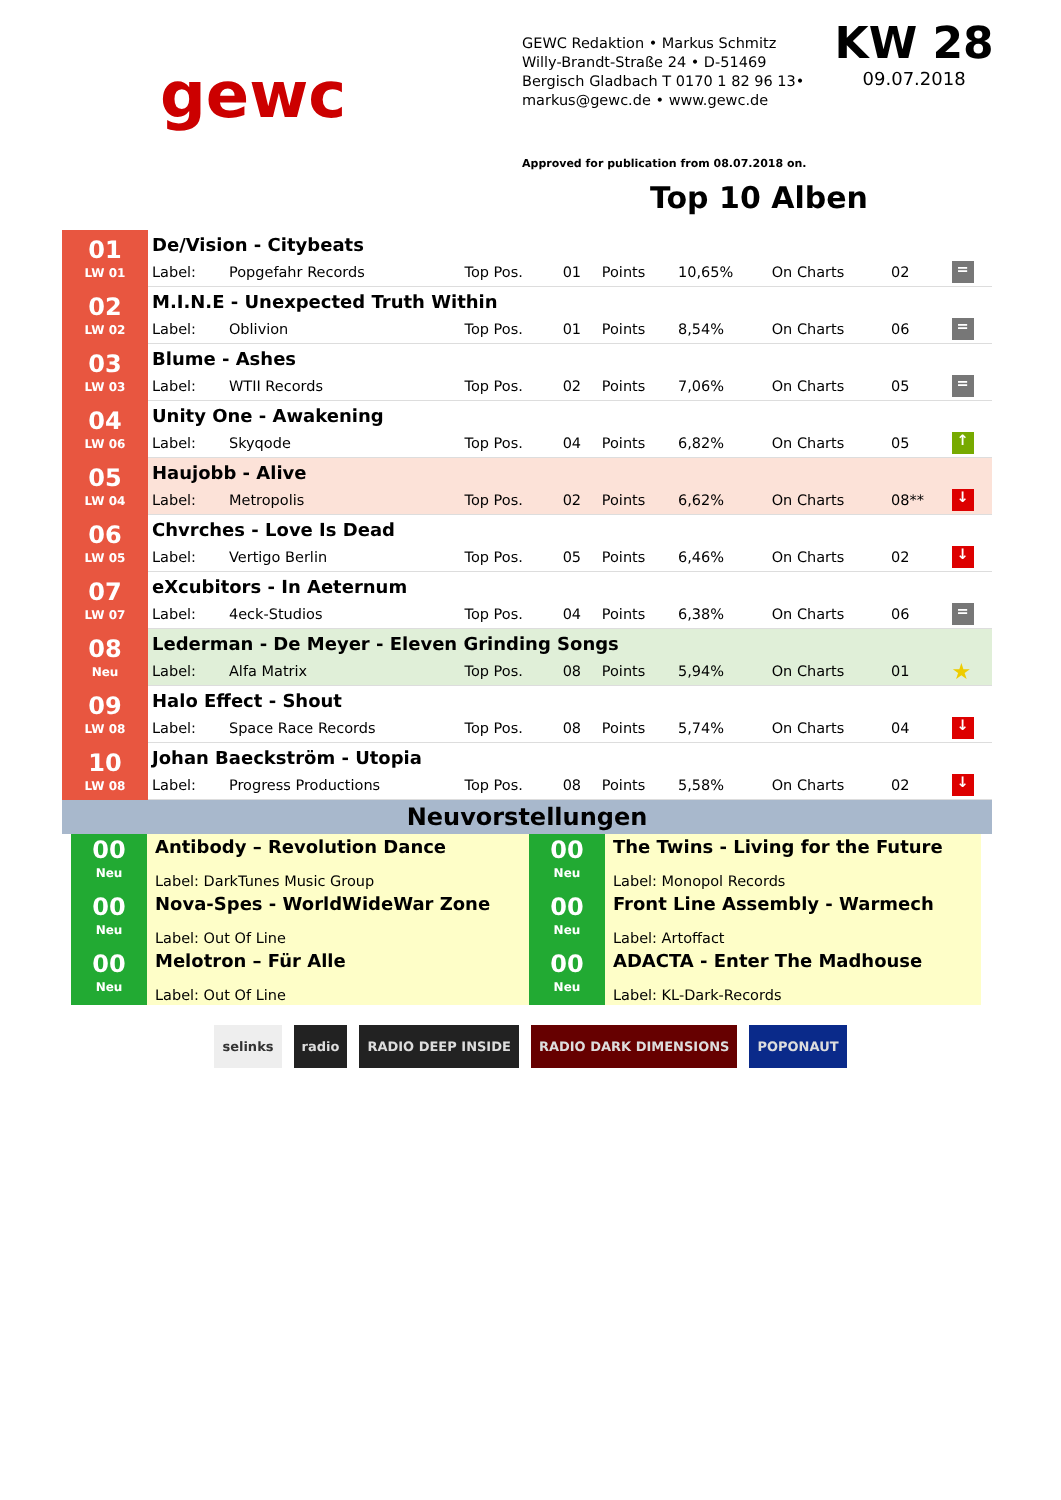gewc
GEWC Redaktion • Markus Schmitz
Willy-Brandt-Straße 24 • D-51469
Bergisch Gladbach T 0170 1 82 96 13•
markus@gewc.de • www.gewc.de
Approved for publication from 08.07.2018 on.
KW 28
09.07.2018
Top 10 Alben
| 01 LW 01 | De/Vision - Citybeats | | | | | | | | |
| | Label: | Popgefahr Records | Top Pos. | 01 | Points | 10,65% | On Charts | 02 | = |
| 02 LW 02 | M.I.N.E - Unexpected Truth Within | | | | | | | | |
| | Label: | Oblivion | Top Pos. | 01 | Points | 8,54% | On Charts | 06 | = |
| 03 LW 03 | Blume - Ashes | | | | | | | | |
| | Label: | WTII Records | Top Pos. | 02 | Points | 7,06% | On Charts | 05 | = |
| 04 LW 06 | Unity One - Awakening | | | | | | | | |
| | Label: | Skyqode | Top Pos. | 04 | Points | 6,82% | On Charts | 05 | ↑ |
| 05 LW 04 | Haujobb - Alive | | | | | | | | |
| | Label: | Metropolis | Top Pos. | 02 | Points | 6,62% | On Charts | 08** | ↓ |
| 06 LW 05 | Chvrches - Love Is Dead | | | | | | | | |
| | Label: | Vertigo Berlin | Top Pos. | 05 | Points | 6,46% | On Charts | 02 | ↓ |
| 07 LW 07 | eXcubitors - In Aeternum | | | | | | | | |
| | Label: | 4eck-Studios | Top Pos. | 04 | Points | 6,38% | On Charts | 06 | = |
| 08 Neu | Lederman - De Meyer - Eleven Grinding Songs | | | | | | | | |
| | Label: | Alfa Matrix | Top Pos. | 08 | Points | 5,94% | On Charts | 01 | ★ |
| 09 LW 08 | Halo Effect - Shout | | | | | | | | |
| | Label: | Space Race Records | Top Pos. | 08 | Points | 5,74% | On Charts | 04 | ↓ |
| 10 LW 08 | Johan Baeckström - Utopia | | | | | | | | |
| | Label: | Progress Productions | Top Pos. | 08 | Points | 5,58% | On Charts | 02 | ↓ |
Neuvorstellungen
| 00 Neu | Antibody – Revolution Dance Label: DarkTunes Music Group | 00 Neu | The Twins - Living for the Future Label: Monopol Records |
| 00 Neu | Nova-Spes - WorldWideWar Zone Label: Out Of Line | 00 Neu | Front Line Assembly - Warmech Label: Artoffact |
| 00 Neu | Melotron – Für Alle Label: Out Of Line | 00 Neu | ADACTA - Enter The Madhouse Label: KL-Dark-Records |
selinks radio RADIO DEEP INSIDE RADIO DARK DIMENSIONS POPONAUT